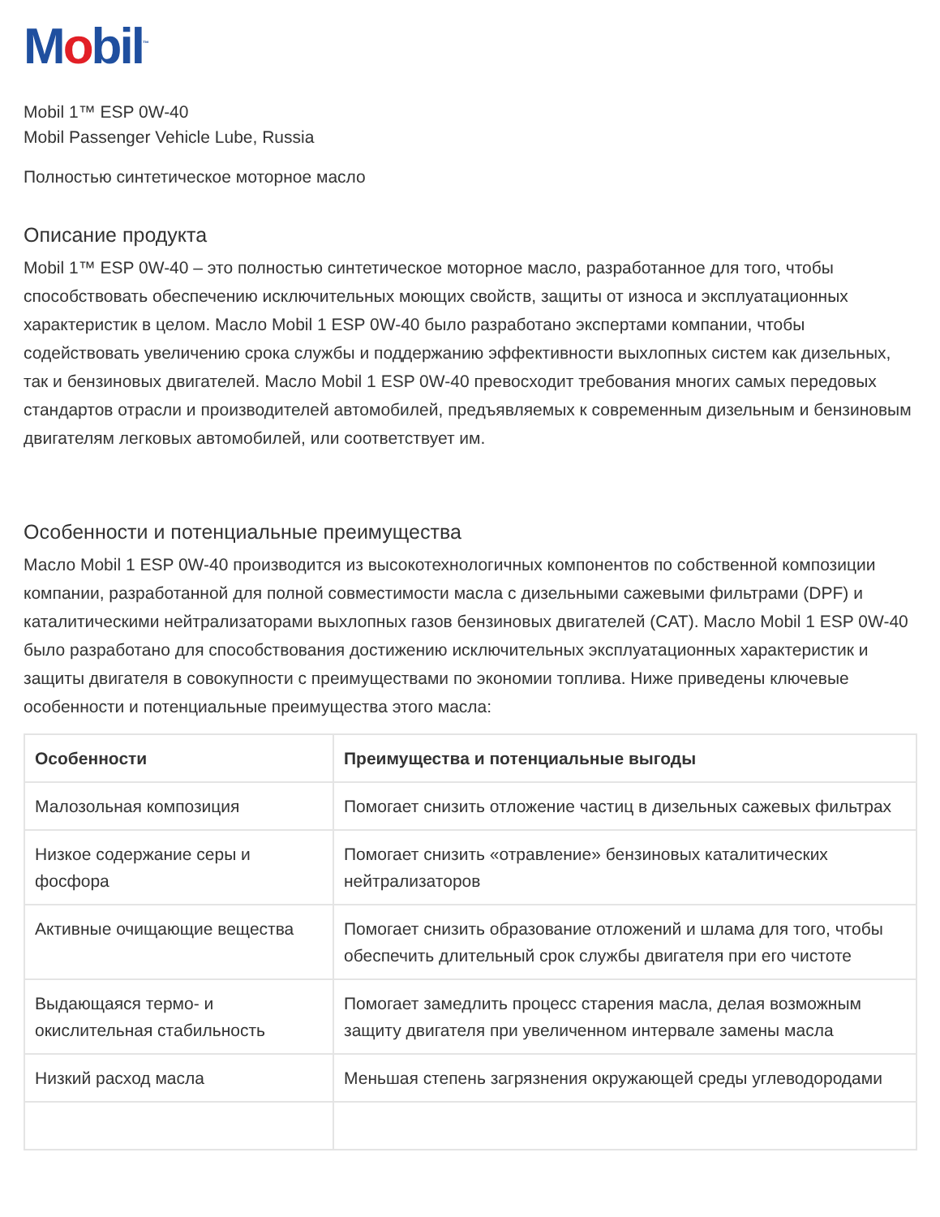Mobil<sup>™</sup>
Mobil 1™ ESP 0W-40
Mobil Passenger Vehicle Lube, Russia
Полностью синтетическое моторное масло
Описание продукта
Mobil 1™ ESP 0W-40 – это полностью синтетическое моторное масло, разработанное для того, чтобы способствовать обеспечению исключительных моющих свойств, защиты от износа и эксплуатационных характеристик в целом. Масло Mobil 1 ESP 0W-40 было разработано экспертами компании, чтобы содействовать увеличению срока службы и поддержанию эффективности выхлопных систем как дизельных, так и бензиновых двигателей. Масло Mobil 1 ESP 0W-40 превосходит требования многих самых передовых стандартов отрасли и производителей автомобилей, предъявляемых к современным дизельным и бензиновым двигателям легковых автомобилей, или соответствует им.
Особенности и потенциальные преимущества
Масло Mobil 1 ESP 0W-40 производится из высокотехнологичных компонентов по собственной композиции компании, разработанной для полной совместимости масла с дизельными сажевыми фильтрами (DPF) и каталитическими нейтрализаторами выхлопных газов бензиновых двигателей (CAT). Масло Mobil 1 ESP 0W-40 было разработано для способствования достижению исключительных эксплуатационных характеристик и защиты двигателя в совокупности с преимуществами по экономии топлива. Ниже приведены ключевые особенности и потенциальные преимущества этого масла:
| Особенности | Преимущества и потенциальные выгоды |
| --- | --- |
| Малозольная композиция | Помогает снизить отложение частиц в дизельных сажевых фильтрах |
| Низкое содержание серы и фосфора | Помогает снизить «отравление» бензиновых каталитических нейтрализаторов |
| Активные очищающие вещества | Помогает снизить образование отложений и шлама для того, чтобы обеспечить длительный срок службы двигателя при его чистоте |
| Выдающаяся термо- и окислительная стабильность | Помогает замедлить процесс старения масла, делая возможным защиту двигателя при увеличенном интервале замены масла |
| Низкий расход масла | Меньшая степень загрязнения окружающей среды углеводородами |